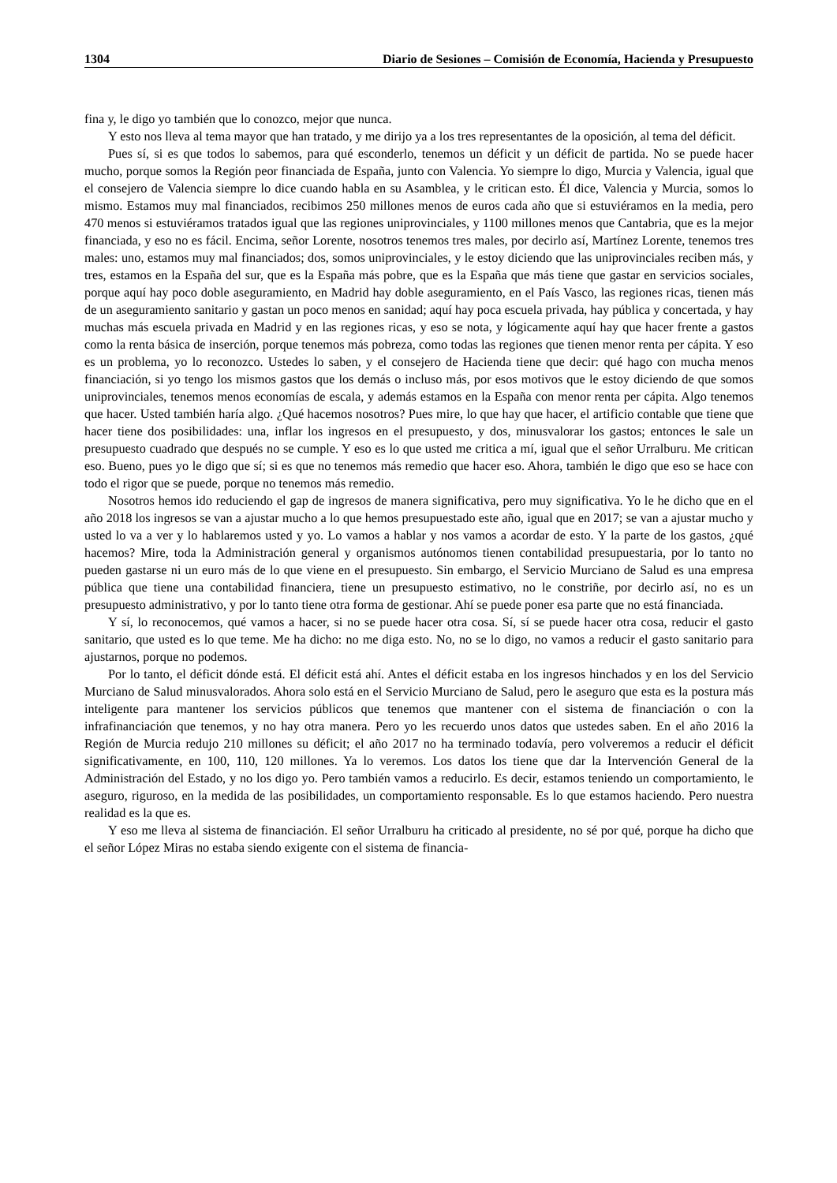1304 Diario de Sesiones – Comisión de Economía, Hacienda y Presupuesto
fina y, le digo yo también que lo conozco, mejor que nunca.
Y esto nos lleva al tema mayor que han tratado, y me dirijo ya a los tres representantes de la oposición, al tema del déficit.
Pues sí, si es que todos lo sabemos, para qué esconderlo, tenemos un déficit y un déficit de partida. No se puede hacer mucho, porque somos la Región peor financiada de España, junto con Valencia. Yo siempre lo digo, Murcia y Valencia, igual que el consejero de Valencia siempre lo dice cuando habla en su Asamblea, y le critican esto. Él dice, Valencia y Murcia, somos lo mismo. Estamos muy mal financiados, recibimos 250 millones menos de euros cada año que si estuviéramos en la media, pero 470 menos si estuviéramos tratados igual que las regiones uniprovinciales, y 1100 millones menos que Cantabria, que es la mejor financiada, y eso no es fácil. Encima, señor Lorente, nosotros tenemos tres males, por decirlo así, Martínez Lorente, tenemos tres males: uno, estamos muy mal financiados; dos, somos uniprovinciales, y le estoy diciendo que las uniprovinciales reciben más, y tres, estamos en la España del sur, que es la España más pobre, que es la España que más tiene que gastar en servicios sociales, porque aquí hay poco doble aseguramiento, en Madrid hay doble aseguramiento, en el País Vasco, las regiones ricas, tienen más de un aseguramiento sanitario y gastan un poco menos en sanidad; aquí hay poca escuela privada, hay pública y concertada, y hay muchas más escuela privada en Madrid y en las regiones ricas, y eso se nota, y lógicamente aquí hay que hacer frente a gastos como la renta básica de inserción, porque tenemos más pobreza, como todas las regiones que tienen menor renta per cápita. Y eso es un problema, yo lo reconozco. Ustedes lo saben, y el consejero de Hacienda tiene que decir: qué hago con mucha menos financiación, si yo tengo los mismos gastos que los demás o incluso más, por esos motivos que le estoy diciendo de que somos uniprovinciales, tenemos menos economías de escala, y además estamos en la España con menor renta per cápita. Algo tenemos que hacer. Usted también haría algo. ¿Qué hacemos nosotros? Pues mire, lo que hay que hacer, el artificio contable que tiene que hacer tiene dos posibilidades: una, inflar los ingresos en el presupuesto, y dos, minusvalorar los gastos; entonces le sale un presupuesto cuadrado que después no se cumple. Y eso es lo que usted me critica a mí, igual que el señor Urralburu. Me critican eso. Bueno, pues yo le digo que sí; si es que no tenemos más remedio que hacer eso. Ahora, también le digo que eso se hace con todo el rigor que se puede, porque no tenemos más remedio.
Nosotros hemos ido reduciendo el gap de ingresos de manera significativa, pero muy significativa. Yo le he dicho que en el año 2018 los ingresos se van a ajustar mucho a lo que hemos presupuestado este año, igual que en 2017; se van a ajustar mucho y usted lo va a ver y lo hablaremos usted y yo. Lo vamos a hablar y nos vamos a acordar de esto. Y la parte de los gastos, ¿qué hacemos? Mire, toda la Administración general y organismos autónomos tienen contabilidad presupuestaria, por lo tanto no pueden gastarse ni un euro más de lo que viene en el presupuesto. Sin embargo, el Servicio Murciano de Salud es una empresa pública que tiene una contabilidad financiera, tiene un presupuesto estimativo, no le constriñe, por decirlo así, no es un presupuesto administrativo, y por lo tanto tiene otra forma de gestionar. Ahí se puede poner esa parte que no está financiada.
Y sí, lo reconocemos, qué vamos a hacer, si no se puede hacer otra cosa. Sí, sí se puede hacer otra cosa, reducir el gasto sanitario, que usted es lo que teme. Me ha dicho: no me diga esto. No, no se lo digo, no vamos a reducir el gasto sanitario para ajustarnos, porque no podemos.
Por lo tanto, el déficit dónde está. El déficit está ahí. Antes el déficit estaba en los ingresos hinchados y en los del Servicio Murciano de Salud minusvalorados. Ahora solo está en el Servicio Murciano de Salud, pero le aseguro que esta es la postura más inteligente para mantener los servicios públicos que tenemos que mantener con el sistema de financiación o con la infrafinanciación que tenemos, y no hay otra manera. Pero yo les recuerdo unos datos que ustedes saben. En el año 2016 la Región de Murcia redujo 210 millones su déficit; el año 2017 no ha terminado todavía, pero volveremos a reducir el déficit significativamente, en 100, 110, 120 millones. Ya lo veremos. Los datos los tiene que dar la Intervención General de la Administración del Estado, y no los digo yo. Pero también vamos a reducirlo. Es decir, estamos teniendo un comportamiento, le aseguro, riguroso, en la medida de las posibilidades, un comportamiento responsable. Es lo que estamos haciendo. Pero nuestra realidad es la que es.
Y eso me lleva al sistema de financiación. El señor Urralburu ha criticado al presidente, no sé por qué, porque ha dicho que el señor López Miras no estaba siendo exigente con el sistema de financia-